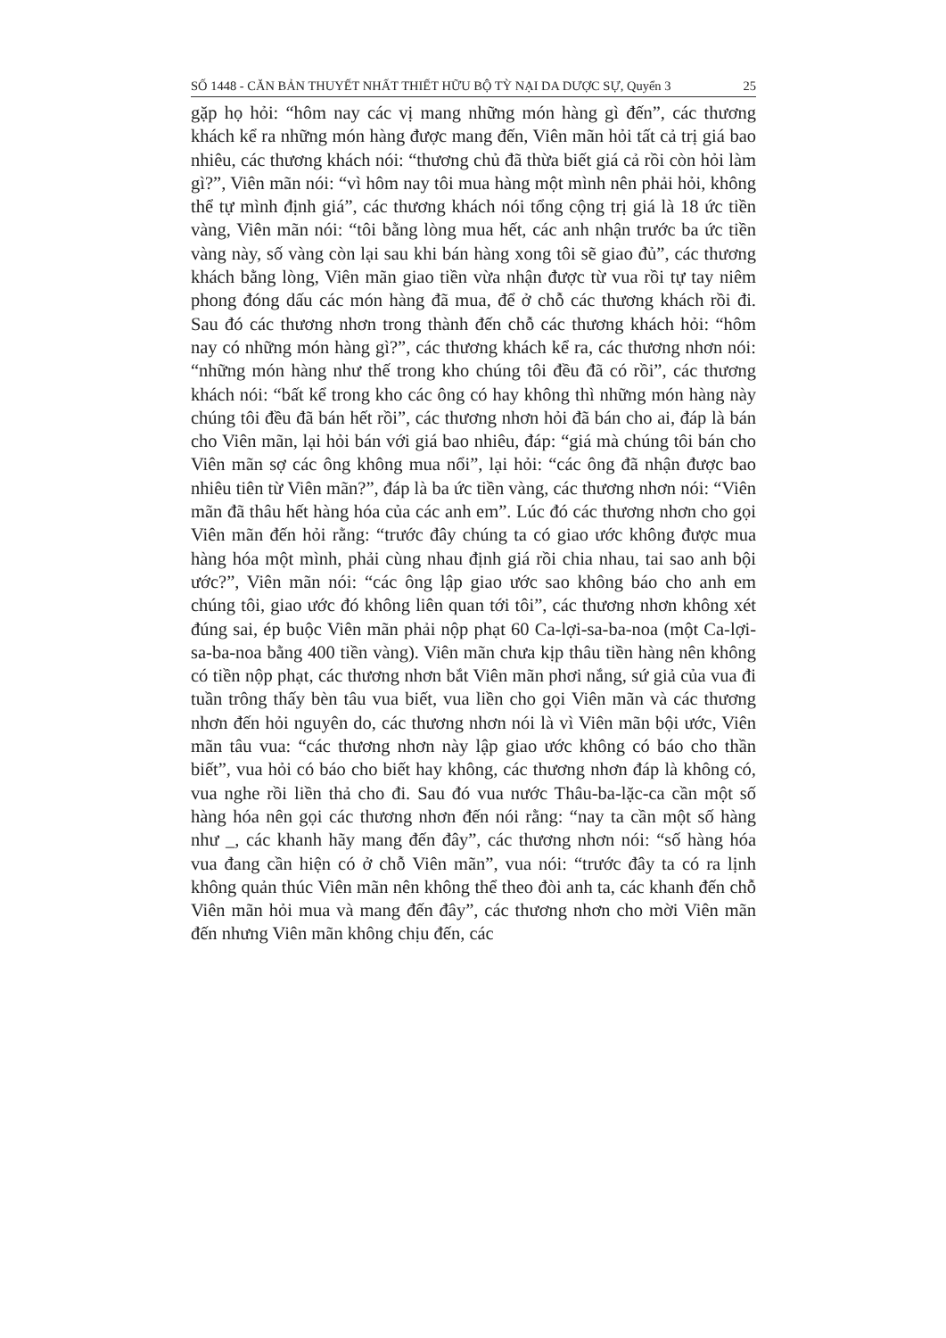SỐ 1448 - CĂN BẢN THUYẾT NHẤT THIẾT HỮU BỘ TỲ NẠI DA DƯỢC SỰ, Quyển 3 25
gặp họ hỏi: “hôm nay các vị mang những món hàng gì đến”, các thương khách kể ra những món hàng được mang đến, Viên mãn hỏi tất cả trị giá bao nhiêu, các thương khách nói: “thương chủ đã thừa biết giá cả rồi còn hỏi làm gì?”, Viên mãn nói: “vì hôm nay tôi mua hàng một mình nên phải hỏi, không thể tự mình định giá”, các thương khách nói tổng cộng trị giá là 18 ức tiền vàng, Viên mãn nói: “tôi bằng lòng mua hết, các anh nhận trước ba ức tiền vàng này, số vàng còn lại sau khi bán hàng xong tôi sẽ giao đủ”, các thương khách bằng lòng, Viên mãn giao tiền vừa nhận được từ vua rồi tự tay niêm phong đóng dấu các món hàng đã mua, để ở chỗ các thương khách rồi đi. Sau đó các thương nhơn trong thành đến chỗ các thương khách hỏi: “hôm nay có những món hàng gì?”, các thương khách kể ra, các thương nhơn nói: “những món hàng như thế trong kho chúng tôi đều đã có rồi”, các thương khách nói: “bất kể trong kho các ông có hay không thì những món hàng này chúng tôi đều đã bán hết rồi”, các thương nhơn hỏi đã bán cho ai, đáp là bán cho Viên mãn, lại hỏi bán với giá bao nhiêu, đáp: “giá mà chúng tôi bán cho Viên mãn sợ các ông không mua nổi”, lại hỏi: “các ông đã nhận được bao nhiêu tiên từ Viên mãn?”, đáp là ba ức tiền vàng, các thương nhơn nói: “Viên mãn đã thâu hết hàng hóa của các anh em”. Lúc đó các thương nhơn cho gọi Viên mãn đến hỏi rằng: “trước đây chúng ta có giao ước không được mua hàng hóa một mình, phải cùng nhau định giá rồi chia nhau, tai sao anh bội ước?”, Viên mãn nói: “các ông lập giao ước sao không báo cho anh em chúng tôi, giao ước đó không liên quan tới tôi”, các thương nhơn không xét đúng sai, ép buộc Viên mãn phải nộp phạt 60 Ca-lợi-sa-ba-noa (một Ca-lợi-sa-ba-noa bằng 400 tiền vàng). Viên mãn chưa kịp thâu tiền hàng nên không có tiền nộp phạt, các thương nhơn bắt Viên mãn phơi nắng, sứ giả của vua đi tuần trông thấy bèn tâu vua biết, vua liền cho gọi Viên mãn và các thương nhơn đến hỏi nguyên do, các thương nhơn nói là vì Viên mãn bội ước, Viên mãn tâu vua: “các thương nhơn này lập giao ước không có báo cho thần biết”, vua hỏi có báo cho biết hay không, các thương nhơn đáp là không có, vua nghe rồi liền thả cho đi. Sau đó vua nước Thâu-ba-lặc-ca cần một số hàng hóa nên gọi các thương nhơn đến nói rằng: “nay ta cần một số hàng như _, các khanh hãy mang đến đây”, các thương nhơn nói: “số hàng hóa vua đang cần hiện có ở chỗ Viên mãn”, vua nói: “trước đây ta có ra lịnh không quản thúc Viên mãn nên không thể theo đòi anh ta, các khanh đến chỗ Viên mãn hỏi mua và mang đến đây”, các thương nhơn cho mời Viên mãn đến nhưng Viên mãn không chịu đến, các